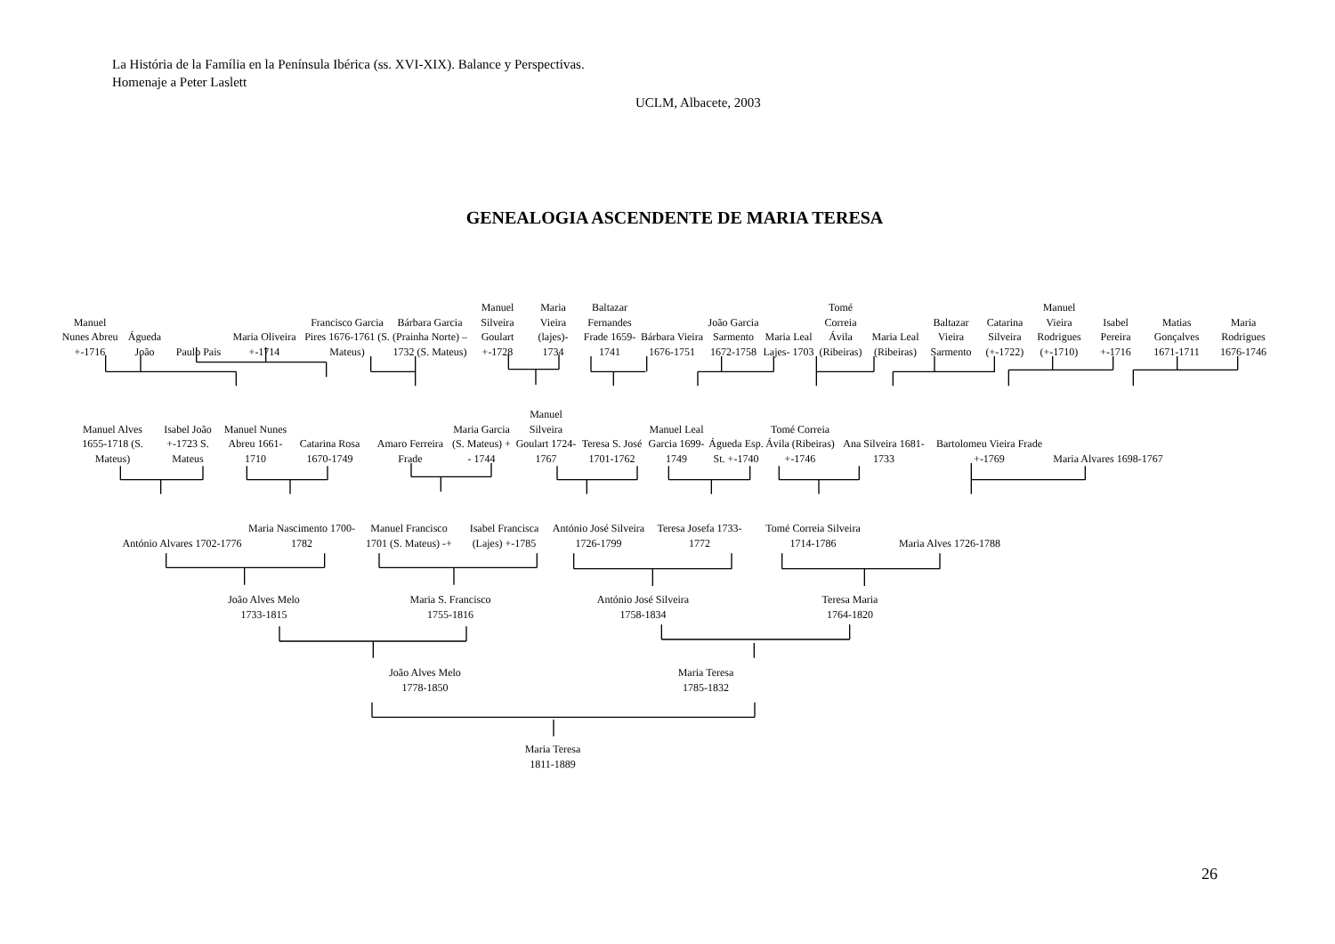La História de la Família en la Península Ibérica (ss. XVI-XIX). Balance y Perspectivas.
Homenaje a Peter Laslett
UCLM, Albacete, 2003
GENEALOGIA ASCENDENTE DE MARIA TERESA
Manuel Nunes Abreu +-1716
Águeda João
Paulo Pais
Maria Oliveira +-1714
Francisco Garcia Pires 1676-1761 (S. Mateus)
Bárbara Garcia (Prainha Norte) – 1732 (S. Mateus)
Manuel Silveira Goulart +-1728
Maria Vieira (lajes)- 1734
Baltazar Fernandes Frade 1659-1741
Bárbara Vieira 1676-1751
João Garcia Sarmento 1672-1758
Maria Leal Lajes- 1703
Tomé Correia Ávila (Ribeiras)
Maria Leal (Ribeiras)
Baltazar Vieira Sarmento
Catarina Silveira (+-1722)
Manuel Vieira Rodrigues (+-1710)
Isabel Pereira +-1716
Matias Gonçalves 1671-1711
Maria Rodrigues 1676-1746
Manuel Alves 1655-1718 (S. Mateus)
Isabel João +-1723 S. Mateus
Manuel Nunes Abreu 1661-1710
Catarina Rosa 1670-1749
Amaro Ferreira Frade
Maria Garcia (S. Mateus) + - 1744
Manuel Silveira Goulart 1724-1767
Teresa S. José 1701-1762
Manuel Leal Garcia 1699-1749
Águeda Esp. St. +-1740
Tomé Correia Ávila (Ribeiras) +-1746
Ana Silveira 1681-1733
Bartolomeu Vieira Frade +-1769
Maria Alvares 1698-1767
António Alvares 1702-1776
Maria Nascimento 1700-1782
Manuel Francisco 1701 (S. Mateus) -+
Isabel Francisca (Lajes) +-1785
António José Silveira 1726-1799
Teresa Josefa 1733-1772
Tomé Correia Silveira 1714-1786
Maria Alves 1726-1788
João Alves Melo
1733-1815
Maria S. Francisco
1755-1816
António José Silveira
1758-1834
Teresa Maria
1764-1820
João Alves Melo
1778-1850
Maria Teresa
1785-1832
Maria Teresa
1811-1889
26